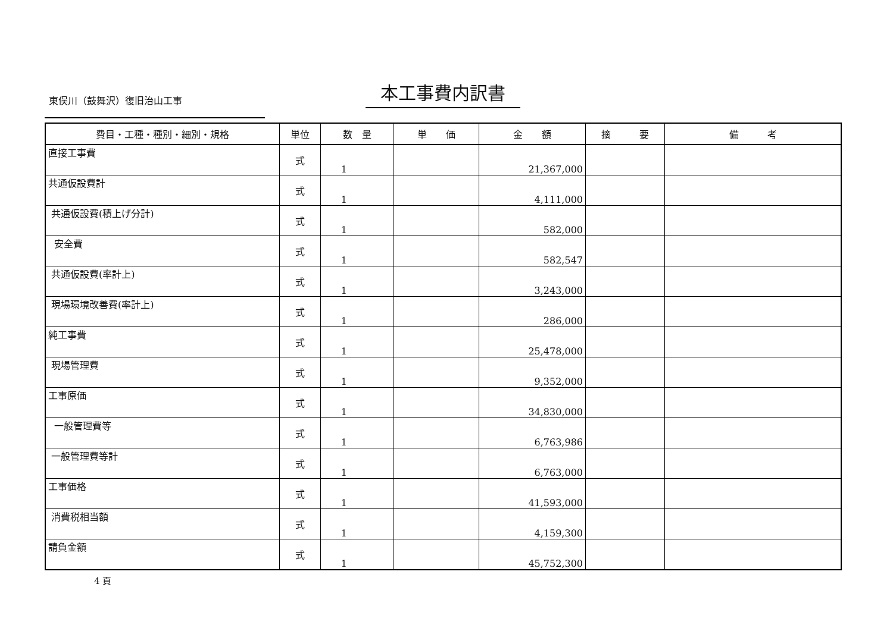東俣川（鼓舞沢）復旧治山工事 本工事費内訳書
| 費目・工種・種別・細別・規格 | 単位 | 数 量 | 単 価 | 金 額 | 摘 要 | 備 考 |
| --- | --- | --- | --- | --- | --- | --- |
| 直接工事費 | 式 | 1 | | 21,367,000 | | |
| 共通仮設費計 | 式 | 1 | | 4,111,000 | | |
| 共通仮設費(積上げ分計) | 式 | 1 | | 582,000 | | |
| 安全費 | 式 | 1 | | 582,547 | | |
| 共通仮設費(率計上) | 式 | 1 | | 3,243,000 | | |
| 現場環境改善費(率計上) | 式 | 1 | | 286,000 | | |
| 純工事費 | 式 | 1 | | 25,478,000 | | |
| 現場管理費 | 式 | 1 | | 9,352,000 | | |
| 工事原価 | 式 | 1 | | 34,830,000 | | |
| 一般管理費等 | 式 | 1 | | 6,763,986 | | |
| 一般管理費等計 | 式 | 1 | | 6,763,000 | | |
| 工事価格 | 式 | 1 | | 41,593,000 | | |
| 消費税相当額 | 式 | 1 | | 4,159,300 | | |
| 請負金額 | 式 | 1 | | 45,752,300 | | |
4 頁